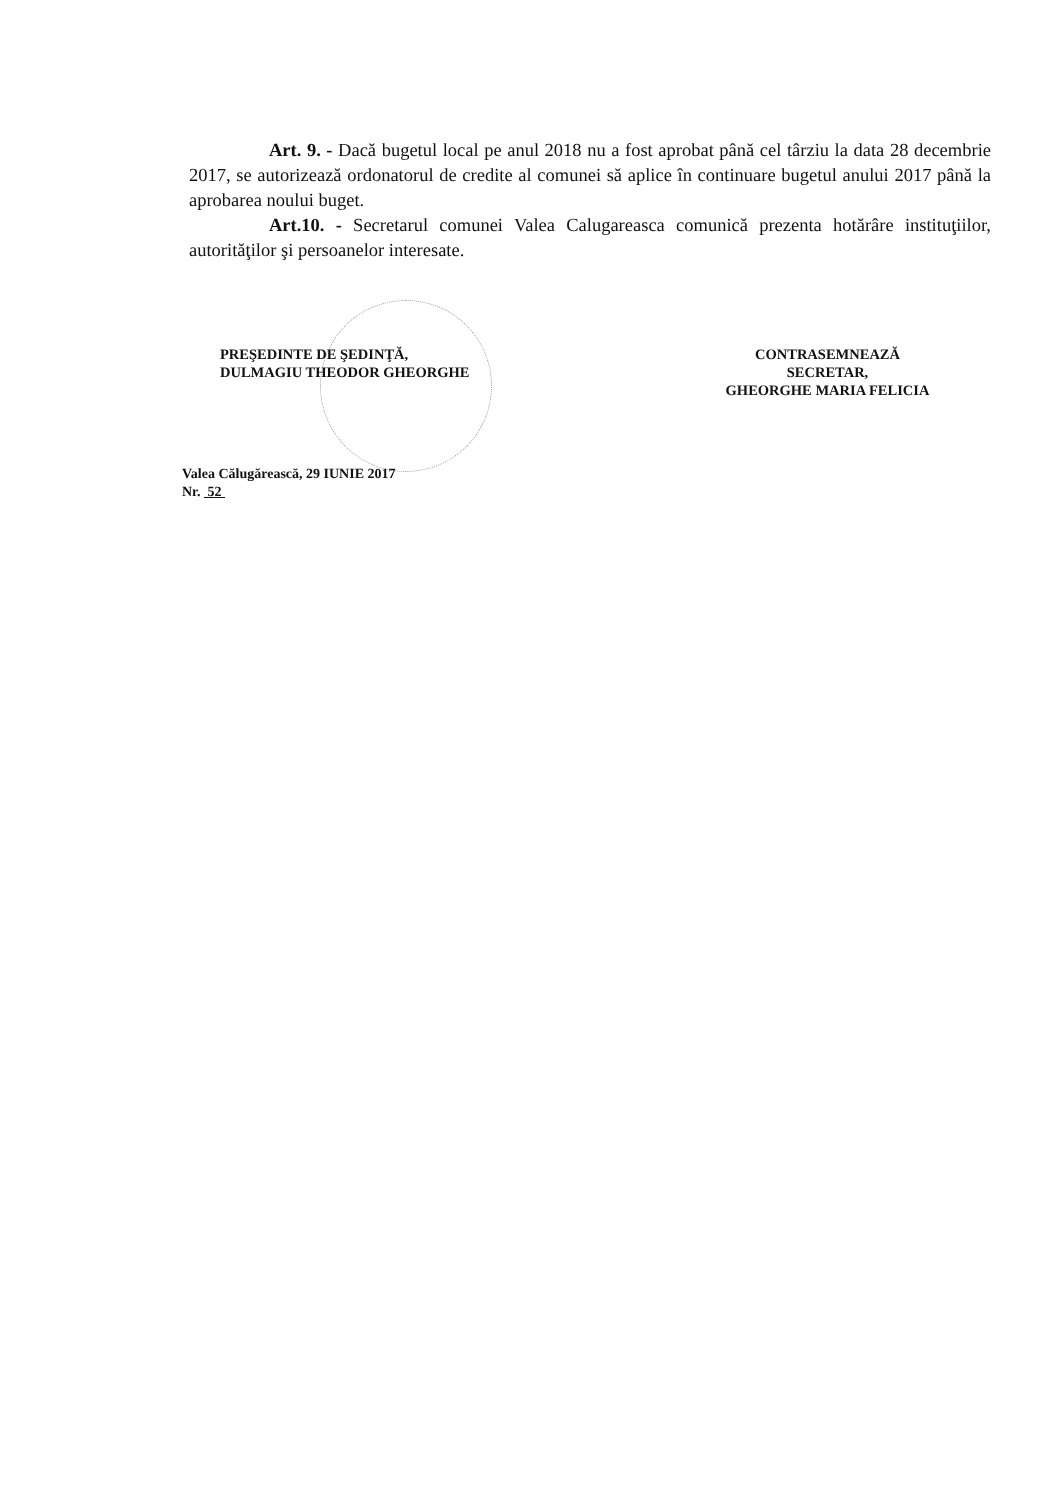Art. 9. - Dacă bugetul local pe anul 2018 nu a fost aprobat până cel târziu la data 28 decembrie 2017, se autorizează ordonatorul de credite al comunei să aplice în continuare bugetul anului 2017 până la aprobarea noului buget.
Art.10. - Secretarul comunei Valea Calugareasca comunică prezenta hotărâre instituţiilor, autorităţilor şi persoanelor interesate.
PREŞEDINTE DE ŞEDINŢĂ,
DULMAGIU THEODOR GHEORGHE
CONTRASEMNEAZĂ
SECRETAR,
GHEORGHE MARIA FELICIA
Valea Călugărească, 29 IUNIE 2017
Nr. 52